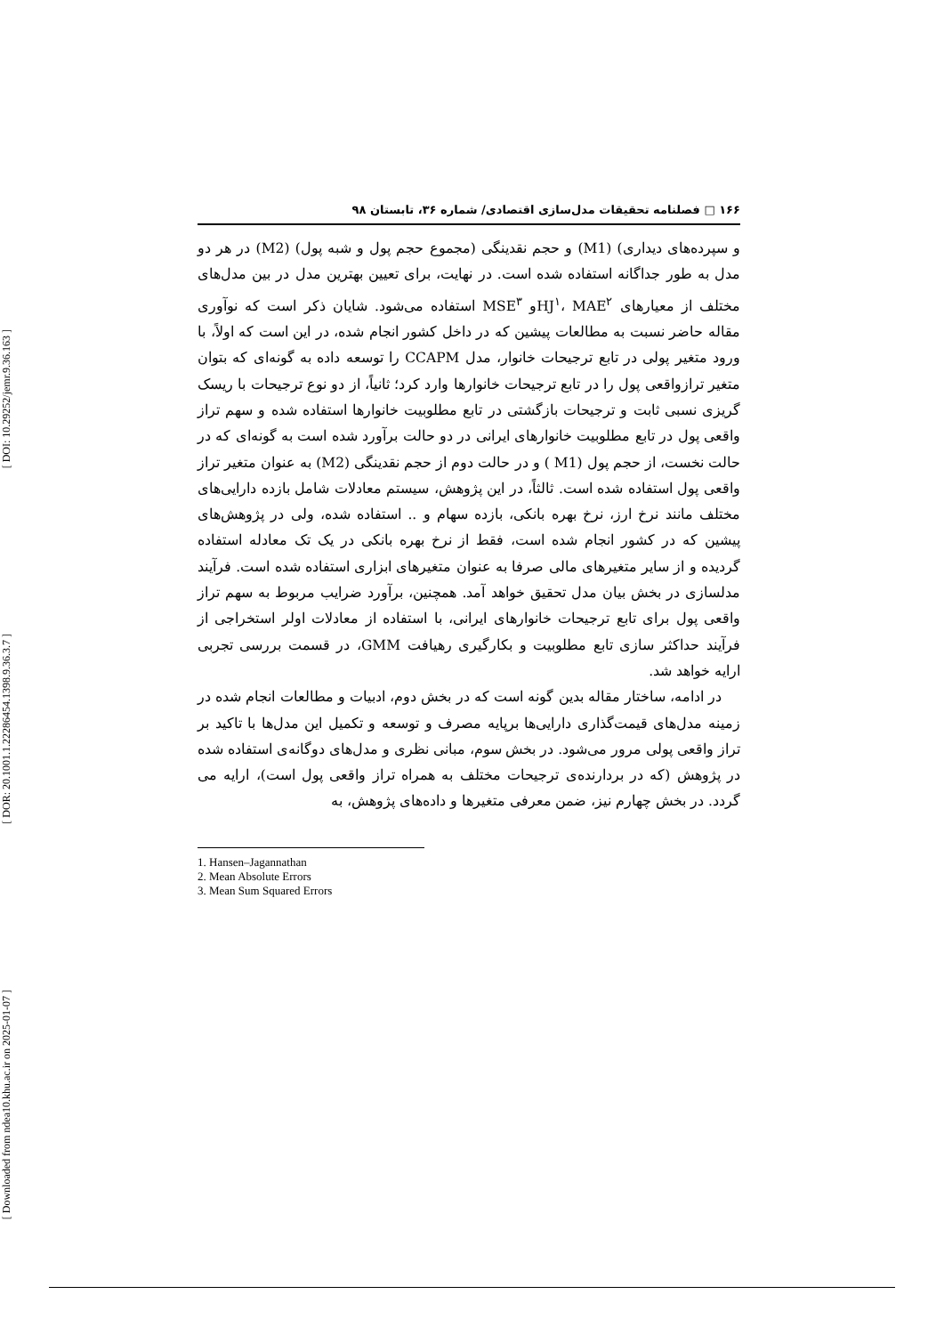[ DOI: 10.29252/jemr.9.36.163 ]
[ DOR: 20.1001.1.22286454.1398.9.36.3.7 ]
[ Downloaded from ndea10.khu.ac.ir on 2025-01-07 ]
۱۶۶ □ فصلنامه تحقیقات مدل‌سازی اقتصادی/ شماره ۳۶، تابستان ۹۸
و سپرده‌های دیداری) (M1) و حجم نقدینگی (مجموع حجم پول و شبه پول) (M2) در هر دو مدل به طور جداگانه استفاده شده است. در نهایت، برای تعیین بهترین مدل در بین مدل‌های مختلف از معیارهای HJ<sup>۱</sup>، MAE<sup>۲</sup>و MSE<sup>۳</sup> استفاده می‌شود. شایان ذکر است که نوآوری مقاله حاضر نسبت به مطالعات پیشین که در داخل کشور انجام شده، در این است که اولاً، با ورود متغیر پولی در تابع ترجیحات خانوار، مدل CCAPM را توسعه داده به گونه‌ای که بتوان متغیر ترازواقعی پول را در تابع ترجیحات خانوارها وارد کرد؛ ثانیاً، از دو نوع ترجیحات با ریسک گریزی نسبی ثابت و ترجیحات بازگشتی در تابع مطلوبیت خانوارها استفاده شده و سهم تراز واقعی پول در تابع مطلوبیت خانوارهای ایرانی در دو حالت برآورد شده است به گونه‌ای که در حالت نخست، از حجم پول (M1 ) و در حالت دوم از حجم نقدینگی (M2) به عنوان متغیر تراز واقعی پول استفاده شده است. ثالثاً، در این پژوهش، سیستم معادلات شامل بازده دارایی‌های مختلف مانند نرخ ارز، نرخ بهره بانکی، بازده سهام و .. استفاده شده، ولی در پژوهش‌های پیشین که در کشور انجام شده است، فقط از نرخ بهره بانکی در یک تک معادله استفاده گردیده و از سایر متغیرهای مالی صرفا به عنوان متغیرهای ابزاری استفاده شده است. فرآیند مدلسازی در بخش بیان مدل تحقیق خواهد آمد. همچنین، برآورد ضرایب مربوط به سهم تراز واقعی پول برای تابع ترجیحات خانوارهای ایرانی، با استفاده از معادلات اولر استخراجی از فرآیند حداکثر سازی تابع مطلوبیت و بکارگیری رهیافت GMM، در قسمت بررسی تجربی ارایه خواهد شد.
در ادامه، ساختار مقاله بدین گونه است که در بخش دوم، ادبیات و مطالعات انجام شده در زمینه مدل‌های قیمت‌گذاری دارایی‌ها برپایه مصرف و توسعه و تکمیل این مدل‌ها با تاکید بر تراز واقعی پولی مرور می‌شود. در بخش سوم، مبانی نظری و مدل‌های دوگانه‌ی استفاده شده در پژوهش (که در بردارنده‌ی ترجیحات مختلف به همراه تراز واقعی پول است)، ارایه می گردد. در بخش چهارم نیز، ضمن معرفی متغیرها و داده‌های پژوهش، به
1. Hansen–Jagannathan
2. Mean Absolute Errors
3. Mean Sum Squared Errors